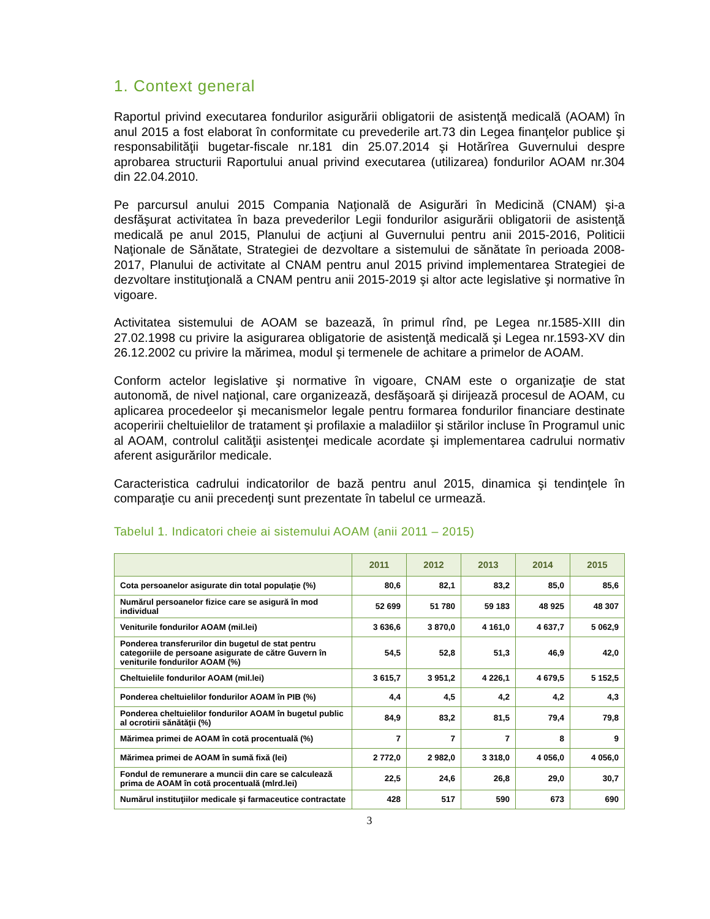1. Context general
Raportul privind executarea fondurilor asigurării obligatorii de asistenţă medicală (AOAM) în anul 2015 a fost elaborat în conformitate cu prevederile art.73 din Legea finanţelor publice şi responsabilităţii bugetar-fiscale nr.181 din 25.07.2014 şi Hotărîrea Guvernului despre aprobarea structurii Raportului anual privind executarea (utilizarea) fondurilor AOAM nr.304 din 22.04.2010.
Pe parcursul anului 2015 Compania Naţională de Asigurări în Medicină (CNAM) şi-a desfăşurat activitatea în baza prevederilor Legii fondurilor asigurării obligatorii de asistenţă medicală pe anul 2015, Planului de acţiuni al Guvernului pentru anii 2015-2016, Politicii Naţionale de Sănătate, Strategiei de dezvoltare a sistemului de sănătate în perioada 2008-2017, Planului de activitate al CNAM pentru anul 2015 privind implementarea Strategiei de dezvoltare instituţională a CNAM pentru anii 2015-2019 şi altor acte legislative şi normative în vigoare.
Activitatea sistemului de AOAM se bazează, în primul rînd, pe Legea nr.1585-XIII din 27.02.1998 cu privire la asigurarea obligatorie de asistenţă medicală şi Legea nr.1593-XV din 26.12.2002 cu privire la mărimea, modul şi termenele de achitare a primelor de AOAM.
Conform actelor legislative şi normative în vigoare, CNAM este o organizaţie de stat autonomă, de nivel naţional, care organizează, desfăşoară şi dirijează procesul de AOAM, cu aplicarea procedeelor şi mecanismelor legale pentru formarea fondurilor financiare destinate acoperirii cheltuielilor de tratament şi profilaxie a maladiilor şi stărilor incluse în Programul unic al AOAM, controlul calităţii asistenţei medicale acordate şi implementarea cadrului normativ aferent asigurărilor medicale.
Caracteristica cadrului indicatorilor de bază pentru anul 2015, dinamica şi tendinţele în comparaţie cu anii precedenţi sunt prezentate în tabelul ce urmează.
Tabelul 1. Indicatori cheie ai sistemului AOAM (anii 2011 – 2015)
| | 2011 | 2012 | 2013 | 2014 | 2015 |
| --- | --- | --- | --- | --- | --- |
| Cota persoanelor asigurate din total populaţie (%) | 80,6 | 82,1 | 83,2 | 85,0 | 85,6 |
| Numărul persoanelor fizice care se asigură în mod individual | 52 699 | 51 780 | 59 183 | 48 925 | 48 307 |
| Veniturile fondurilor AOAM (mil.lei) | 3 636,6 | 3 870,0 | 4 161,0 | 4 637,7 | 5 062,9 |
| Ponderea transferurilor din bugetul de stat pentru categoriile de persoane asigurate de către Guvern în veniturile fondurilor AOAM (%) | 54,5 | 52,8 | 51,3 | 46,9 | 42,0 |
| Cheltuielile fondurilor AOAM (mil.lei) | 3 615,7 | 3 951,2 | 4 226,1 | 4 679,5 | 5 152,5 |
| Ponderea cheltuielilor fondurilor AOAM în PIB (%) | 4,4 | 4,5 | 4,2 | 4,2 | 4,3 |
| Ponderea cheltuielilor fondurilor AOAM în bugetul public al ocrotirii sănătăţii (%) | 84,9 | 83,2 | 81,5 | 79,4 | 79,8 |
| Mărimea primei de AOAM în cotă procentuală (%) | 7 | 7 | 7 | 8 | 9 |
| Mărimea primei de AOAM în sumă fixă (lei) | 2 772,0 | 2 982,0 | 3 318,0 | 4 056,0 | 4 056,0 |
| Fondul de remunerare a muncii din care se calculează prima de AOAM în cotă procentuală (mlrd.lei) | 22,5 | 24,6 | 26,8 | 29,0 | 30,7 |
| Numărul instituţiilor medicale şi farmaceutice contractate | 428 | 517 | 590 | 673 | 690 |
3